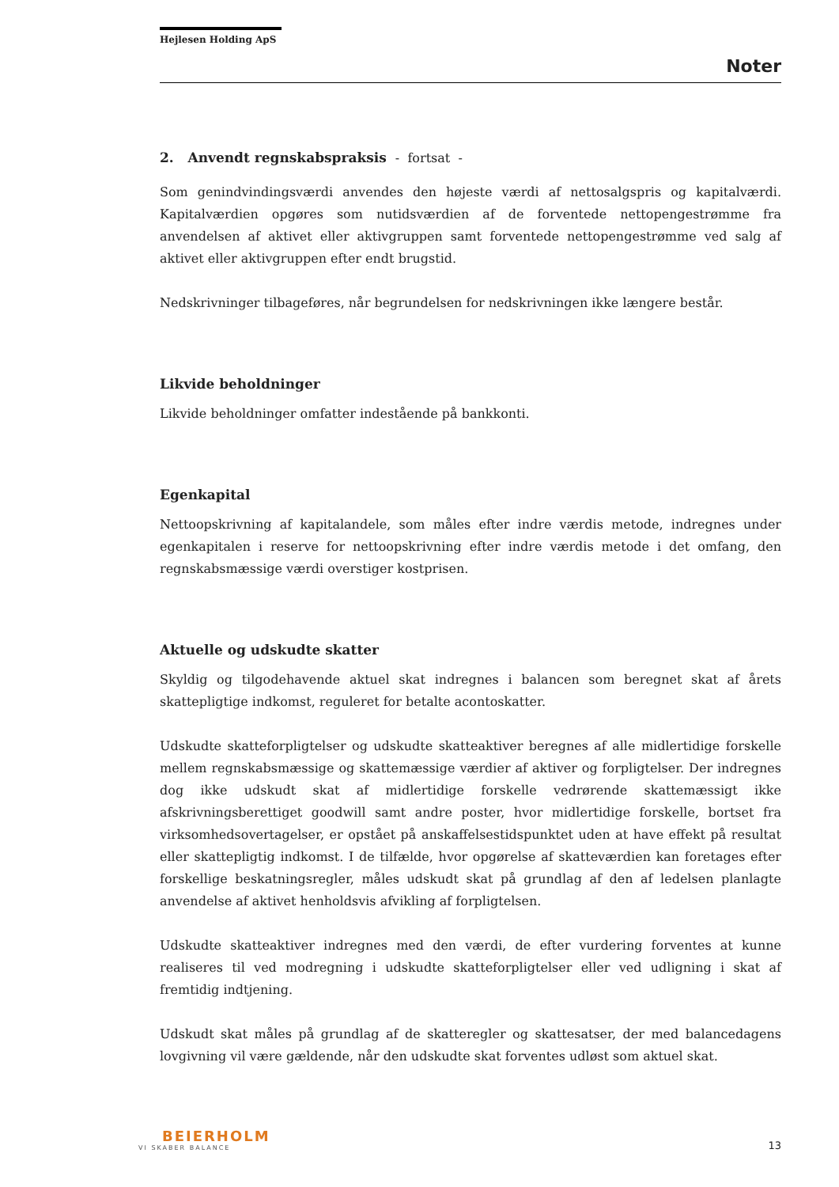Hejlesen Holding ApS
Noter
2. Anvendt regnskabspraksis - fortsat -
Som genindvindingsværdi anvendes den højeste værdi af nettosalgspris og kapitalværdi. Kapitalværdien opgøres som nutidsværdien af de forventede nettopengestrømme fra anvendelsen af aktivet eller aktivgruppen samt forventede nettopengestrømme ved salg af aktivet eller aktivgruppen efter endt brugstid.
Nedskrivninger tilbageføres, når begrundelsen for nedskrivningen ikke længere består.
Likvide beholdninger
Likvide beholdninger omfatter indestående på bankkonti.
Egenkapital
Nettoopskrivning af kapitalandele, som måles efter indre værdis metode, indregnes under egenkapitalen i reserve for nettoopskrivning efter indre værdis metode i det omfang, den regnskabsmæssige værdi overstiger kostprisen.
Aktuelle og udskudte skatter
Skyldig og tilgodehavende aktuel skat indregnes i balancen som beregnet skat af årets skattepligtige indkomst, reguleret for betalte acontoskatter.
Udskudte skatteforpligtelser og udskudte skatteaktiver beregnes af alle midlertidige forskelle mellem regnskabsmæssige og skattemæssige værdier af aktiver og forpligtelser. Der indregnes dog ikke udskudt skat af midlertidige forskelle vedrørende skattemæssigt ikke afskrivningsberettiget goodwill samt andre poster, hvor midlertidige forskelle, bortset fra virksomhedsovertagelser, er opstået på anskaffelsestidspunktet uden at have effekt på resultat eller skattepligtig indkomst. I de tilfælde, hvor opgørelse af skatteværdien kan foretages efter forskellige beskatningsregler, måles udskudt skat på grundlag af den af ledelsen planlagte anvendelse af aktivet henholdsvis afvikling af forpligtelsen.
Udskudte skatteaktiver indregnes med den værdi, de efter vurdering forventes at kunne realiseres til ved modregning i udskudte skatteforpligtelser eller ved udligning i skat af fremtidig indtjening.
Udskudt skat måles på grundlag af de skatteregler og skattesatser, der med balancedagens lovgivning vil være gældende, når den udskudte skat forventes udløst som aktuel skat.
BEIERHOLM
VI SKABER BALANCE
13